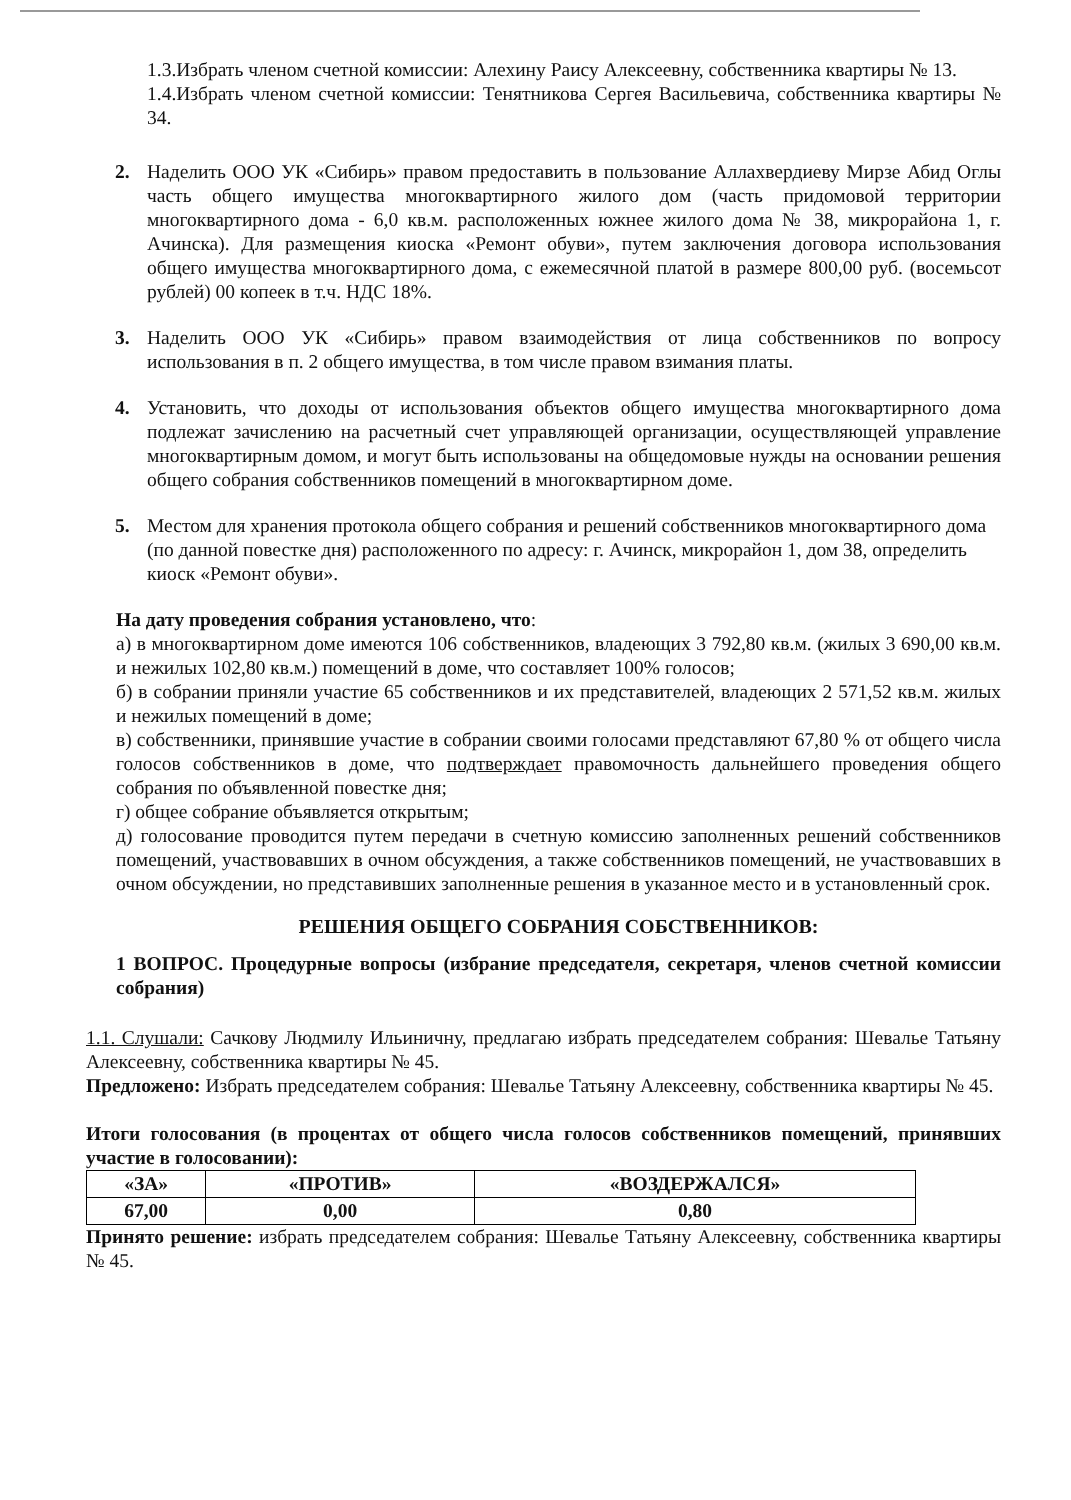1.3.Избрать членом счетной комиссии: Алехину Раису Алексеевну, собственника квартиры № 13.
1.4.Избрать членом счетной комиссии: Тенятникова Сергея Васильевича, собственника квартиры № 34.
2. Наделить ООО УК «Сибирь» правом предоставить в пользование Аллахвердиеву Мирзе Абид Оглы часть общего имущества многоквартирного жилого дом (часть придомовой территории многоквартирного дома - 6,0 кв.м. расположенных южнее жилого дома № 38, микрорайона 1, г. Ачинска). Для размещения киоска «Ремонт обуви», путем заключения договора использования общего имущества многоквартирного дома, с ежемесячной платой в размере 800,00 руб. (восемьсот рублей) 00 копеек в т.ч. НДС 18%.
3. Наделить ООО УК «Сибирь» правом взаимодействия от лица собственников по вопросу использования в п. 2 общего имущества, в том числе правом взимания платы.
4. Установить, что доходы от использования объектов общего имущества многоквартирного дома подлежат зачислению на расчетный счет управляющей организации, осуществляющей управление многоквартирным домом, и могут быть использованы на общедомовые нужды на основании решения общего собрания собственников помещений в многоквартирном доме.
5. Местом для хранения протокола общего собрания и решений собственников многоквартирного дома (по данной повестке дня) расположенного по адресу: г. Ачинск, микрорайон 1, дом 38, определить киоск «Ремонт обуви».
На дату проведения собрания установлено, что:
а) в многоквартирном доме имеются 106 собственников, владеющих 3 792,80 кв.м. (жилых 3 690,00 кв.м. и нежилых 102,80 кв.м.) помещений в доме, что составляет 100% голосов;
б) в собрании приняли участие 65 собственников и их представителей, владеющих 2 571,52 кв.м. жилых и нежилых помещений в доме;
в) собственники, принявшие участие в собрании своими голосами представляют 67,80 % от общего числа голосов собственников в доме, что подтверждает правомочность дальнейшего проведения общего собрания по объявленной повестке дня;
г) общее собрание объявляется открытым;
д) голосование проводится путем передачи в счетную комиссию заполненных решений собственников помещений, участвовавших в очном обсуждения, а также собственников помещений, не участвовавших в очном обсуждении, но представивших заполненные решения в указанное место и в установленный срок.
РЕШЕНИЯ ОБЩЕГО СОБРАНИЯ СОБСТВЕННИКОВ:
1 ВОПРОС. Процедурные вопросы (избрание председателя, секретаря, членов счетной комиссии собрания)
1.1. Слушали: Сачкову Людмилу Ильиничну, предлагаю избрать председателем собрания: Шевалье Татьяну Алексеевну, собственника квартиры № 45.
Предложено: Избрать председателем собрания: Шевалье Татьяну Алексеевну, собственника квартиры № 45.
Итоги голосования (в процентах от общего числа голосов собственников помещений, принявших участие в голосовании):
| «ЗА» | «ПРОТИВ» | «ВОЗДЕРЖАЛСЯ» |
| --- | --- | --- |
| 67,00 | 0,00 | 0,80 |
Принято решение: избрать председателем собрания: Шевалье Татьяну Алексеевну, собственника квартиры № 45.